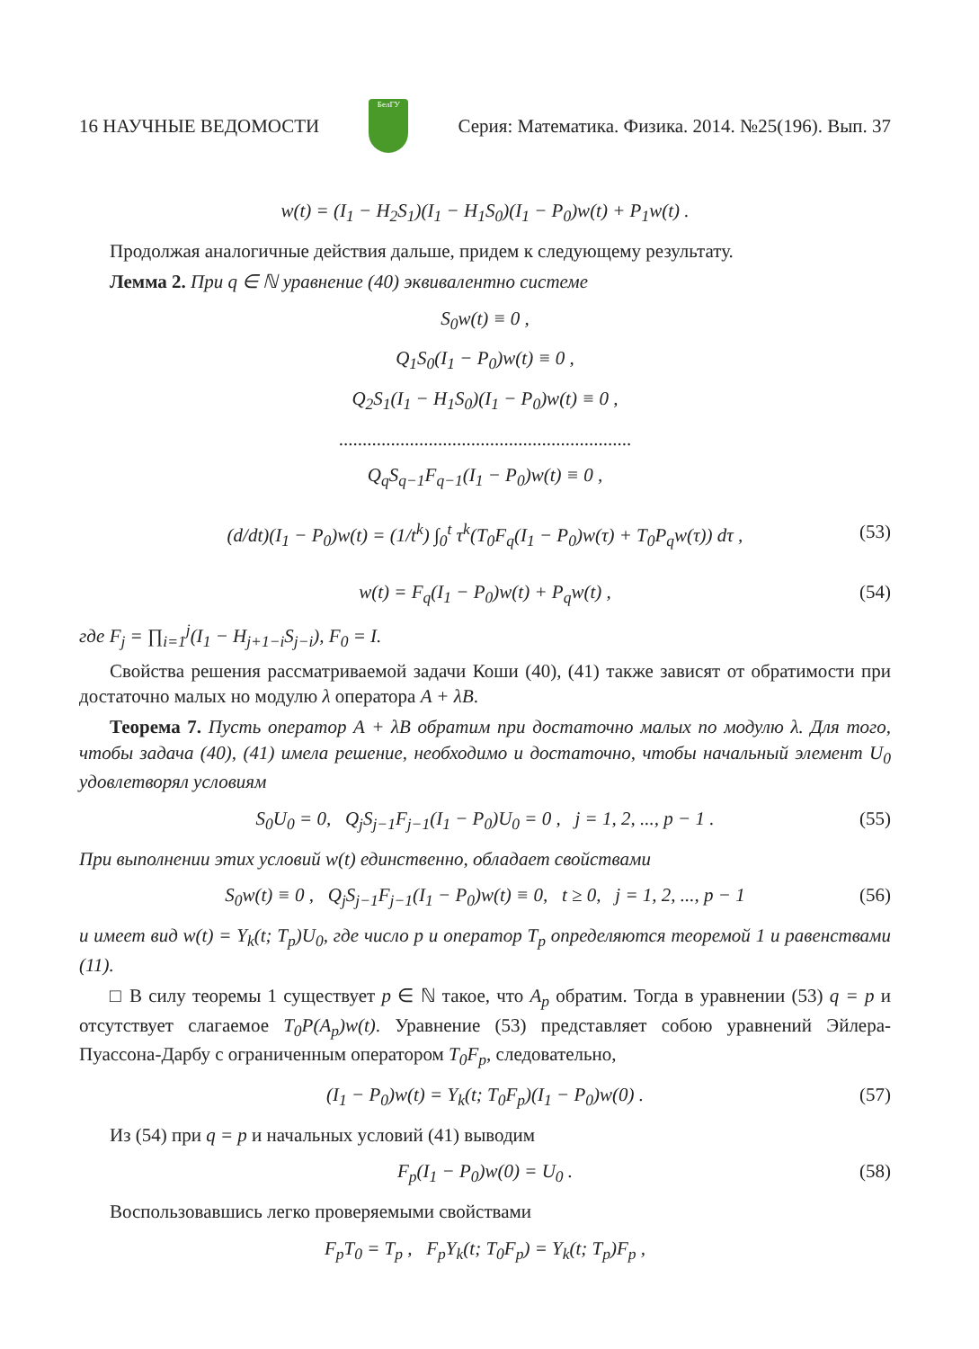16 НАУЧНЫЕ ВЕДОМОСТИ БелГУ Серия: Математика. Физика. 2014. №25(196). Вып. 37
w(t) = (I<sub>1</sub> − H<sub>2</sub>S<sub>1</sub>)(I<sub>1</sub> − H<sub>1</sub>S<sub>0</sub>)(I<sub>1</sub> − P<sub>0</sub>)w(t) + P<sub>1</sub>w(t) .
Продолжая аналогичные действия дальше, придем к следующему результату.
Лемма 2. При q ∈ ℕ уравнение (40) эквивалентно системе
S<sub>0</sub>w(t) ≡ 0 ,
Q<sub>1</sub>S<sub>0</sub>(I<sub>1</sub> − P<sub>0</sub>)w(t) ≡ 0 ,
Q<sub>2</sub>S<sub>1</sub>(I<sub>1</sub> − H<sub>1</sub>S<sub>0</sub>)(I<sub>1</sub> − P<sub>0</sub>)w(t) ≡ 0 ,
..............................................................
Q<sub>q</sub>S<sub>q−1</sub>F<sub>q−1</sub>(I<sub>1</sub> − P<sub>0</sub>)w(t) ≡ 0 ,
(d/dt)(I<sub>1</sub> − P<sub>0</sub>)w(t) = (1/t<sup>k</sup>) ∫<sub>0</sub><sup>t</sup> τ<sup>k</sup>(T<sub>0</sub>F<sub>q</sub>(I<sub>1</sub> − P<sub>0</sub>)w(τ) + T<sub>0</sub>P<sub>q</sub>w(τ)) dτ , (53)
w(t) = F<sub>q</sub>(I<sub>1</sub> − P<sub>0</sub>)w(t) + P<sub>q</sub>w(t) , (54)
где F<sub>j</sub> = ∏<sub>i=1</sub><sup>j</sup>(I<sub>1</sub> − H<sub>j+1−i</sub>S<sub>j−i</sub>), F<sub>0</sub> = I.
Свойства решения рассматриваемой задачи Коши (40), (41) также зависят от обратимости при достаточно малых но модулю λ оператора A + λB.
Теорема 7. Пусть оператор A + λB обратим при достаточно малых по модулю λ. Для того, чтобы задача (40), (41) имела решение, необходимо и достаточно, чтобы начальный элемент U<sub>0</sub> удовлетворял условиям
S<sub>0</sub>U<sub>0</sub> = 0, Q<sub>j</sub>S<sub>j−1</sub>F<sub>j−1</sub>(I<sub>1</sub> − P<sub>0</sub>)U<sub>0</sub> = 0 , j = 1, 2, ..., p − 1 . (55)
При выполнении этих условий w(t) единственно, обладает свойствами
S<sub>0</sub>w(t) ≡ 0 , Q<sub>j</sub>S<sub>j−1</sub>F<sub>j−1</sub>(I<sub>1</sub> − P<sub>0</sub>)w(t) ≡ 0, t ≥ 0, j = 1, 2, ..., p − 1 (56)
и имеет вид w(t) = Y<sub>k</sub>(t; T<sub>p</sub>)U<sub>0</sub>, где число p и оператор T<sub>p</sub> определяются теоремой 1 и равенствами (11).
□ В силу теоремы 1 существует p ∈ ℕ такое, что A<sub>p</sub> обратим. Тогда в уравнении (53) q = p и отсутствует слагаемое T<sub>0</sub>P(A<sub>p</sub>)w(t). Уравнение (53) представляет собою уравнений Эйлера-Пуассона-Дарбу с ограниченным оператором T<sub>0</sub>F<sub>p</sub>, следовательно,
(I<sub>1</sub> − P<sub>0</sub>)w(t) = Y<sub>k</sub>(t; T<sub>0</sub>F<sub>p</sub>)(I<sub>1</sub> − P<sub>0</sub>)w(0) . (57)
Из (54) при q = p и начальных условий (41) выводим
F<sub>p</sub>(I<sub>1</sub> − P<sub>0</sub>)w(0) = U<sub>0</sub> . (58)
Воспользовавшись легко проверяемыми свойствами
F<sub>p</sub>T<sub>0</sub> = T<sub>p</sub> , F<sub>p</sub>Y<sub>k</sub>(t; T<sub>0</sub>F<sub>p</sub>) = Y<sub>k</sub>(t; T<sub>p</sub>)F<sub>p</sub> ,